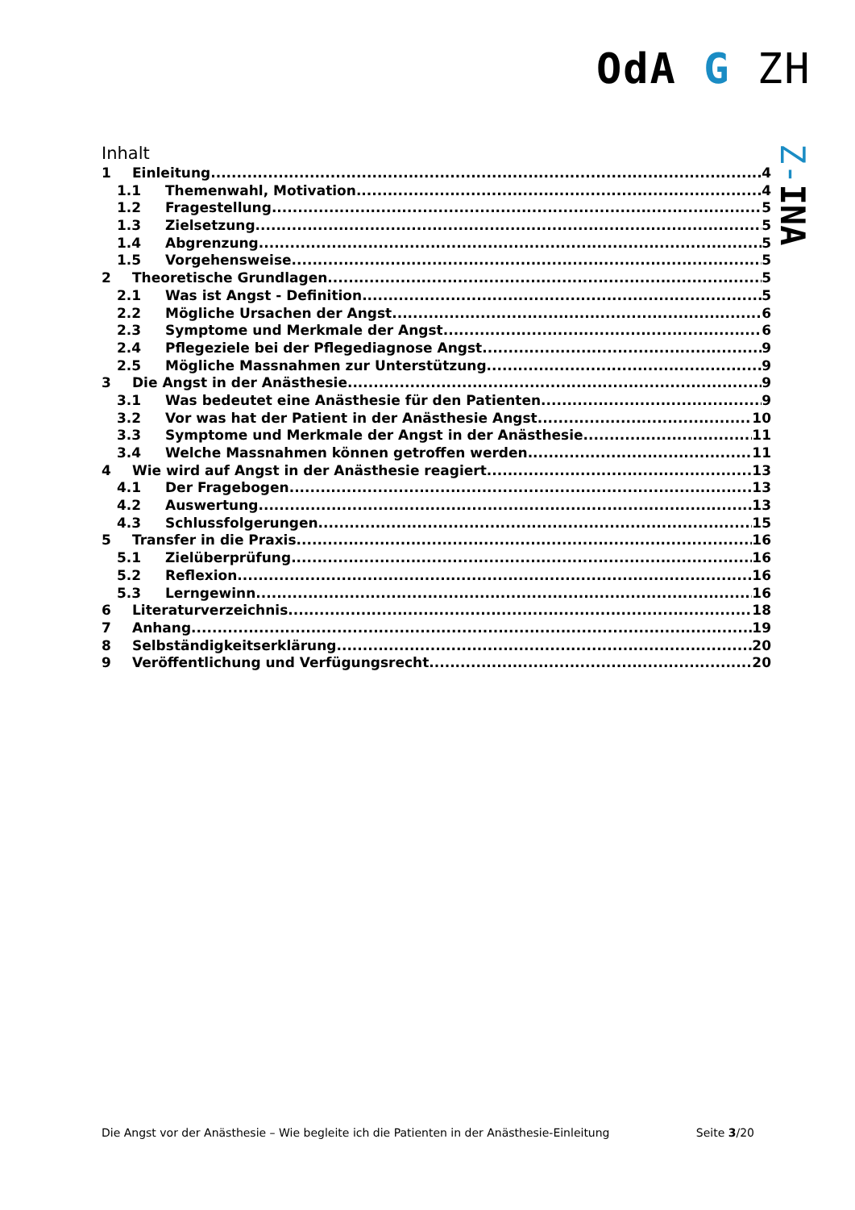OdA G ZH
Z-INA
Inhalt
1 Einleitung 4
1.1 Themenwahl, Motivation 4
1.2 Fragestellung 5
1.3 Zielsetzung 5
1.4 Abgrenzung 5
1.5 Vorgehensweise 5
2 Theoretische Grundlagen 5
2.1 Was ist Angst - Definition 5
2.2 Mögliche Ursachen der Angst 6
2.3 Symptome und Merkmale der Angst 6
2.4 Pflegeziele bei der Pflegediagnose Angst 9
2.5 Mögliche Massnahmen zur Unterstützung 9
3 Die Angst in der Anästhesie 9
3.1 Was bedeutet eine Anästhesie für den Patienten 9
3.2 Vor was hat der Patient in der Anästhesie Angst 10
3.3 Symptome und Merkmale der Angst in der Anästhesie 11
3.4 Welche Massnahmen können getroffen werden 11
4 Wie wird auf Angst in der Anästhesie reagiert 13
4.1 Der Fragebogen 13
4.2 Auswertung 13
4.3 Schlussfolgerungen 15
5 Transfer in die Praxis 16
5.1 Zielüberprüfung 16
5.2 Reflexion 16
5.3 Lerngewinn 16
6 Literaturverzeichnis 18
7 Anhang 19
8 Selbständigkeitserklärung 20
9 Veröffentlichung und Verfügungsrecht 20
Die Angst vor der Anästhesie – Wie begleite ich die Patienten in der Anästhesie-Einleitung Seite 3/20